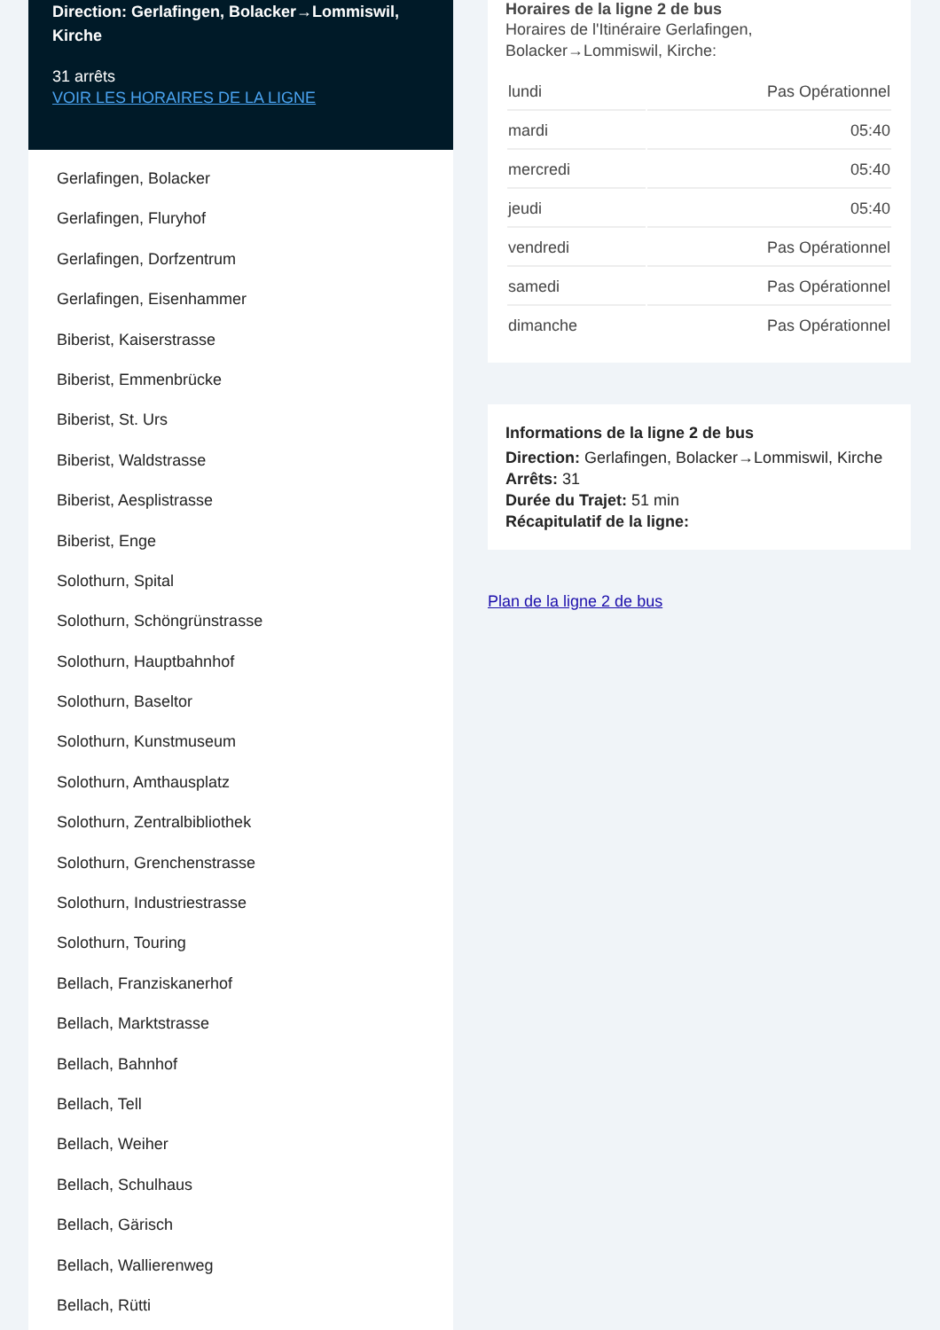Direction: Gerlafingen, Bolacker→Lommiswil, Kirche
31 arrêts
VOIR LES HORAIRES DE LA LIGNE
Gerlafingen, Bolacker
Gerlafingen, Fluryhof
Gerlafingen, Dorfzentrum
Gerlafingen, Eisenhammer
Biberist, Kaiserstrasse
Biberist, Emmenbrücke
Biberist, St. Urs
Biberist, Waldstrasse
Biberist, Aesplistrasse
Biberist, Enge
Solothurn, Spital
Solothurn, Schöngrünstrasse
Solothurn, Hauptbahnhof
Solothurn, Baseltor
Solothurn, Kunstmuseum
Solothurn, Amthausplatz
Solothurn, Zentralbibliothek
Solothurn, Grenchenstrasse
Solothurn, Industriestrasse
Solothurn, Touring
Bellach, Franziskanerhof
Bellach, Marktstrasse
Bellach, Bahnhof
Bellach, Tell
Bellach, Weiher
Bellach, Schulhaus
Bellach, Gärisch
Bellach, Wallierenweg
Bellach, Rütti
Horaires de la ligne 2 de bus
Horaires de l'Itinéraire Gerlafingen, Bolacker→Lommiswil, Kirche:
| lundi | Pas Opérationnel |
| mardi | 05:40 |
| mercredi | 05:40 |
| jeudi | 05:40 |
| vendredi | Pas Opérationnel |
| samedi | Pas Opérationnel |
| dimanche | Pas Opérationnel |
Informations de la ligne 2 de bus
Direction: Gerlafingen, Bolacker→Lommiswil, Kirche
Arrêts: 31
Durée du Trajet: 51 min
Récapitulatif de la ligne:
Plan de la ligne 2 de bus